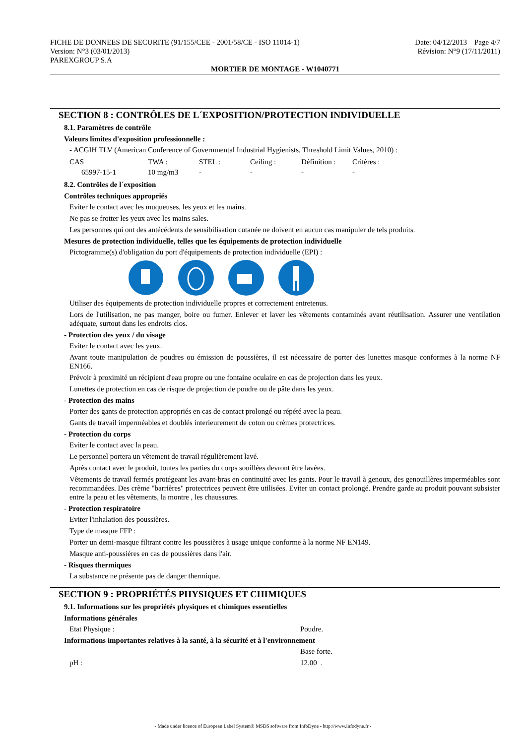Date: 04/12/2013 Page 4/7
Révision: N°9 (17/11/2011)
FICHE DE DONNEES DE SECURITE (91/155/CEE - 2001/58/CE - ISO 11014-1)
Version: N°3 (03/01/2013)
PAREXGROUP S.A
MORTIER DE MONTAGE - W1040771
SECTION 8 : CONTRÔLES DE L´EXPOSITION/PROTECTION INDIVIDUELLE
8.1. Paramètres de contrôle
Valeurs limites d'exposition professionnelle :
- ACGIH TLV (American Conference of Governmental Industrial Hygienists, Threshold Limit Values, 2010) :
| CAS | TWA : | STEL : | Ceiling : | Définition : | Critères : |
| 65997-15-1 | 10 mg/m3 | - | - | - | - |
8.2. Contrôles de l´exposition
Contrôles techniques appropriés
Eviter le contact avec les muqueuses, les yeux et les mains.
Ne pas se frotter les yeux avec les mains sales.
Les personnes qui ont des antécédents de sensibilisation cutanée ne doivent en aucun cas manipuler de tels produits.
Mesures de protection individuelle, telles que les équipements de protection individuelle
Pictogramme(s) d'obligation du port d'équipements de protection individuelle (EPI) :
Utiliser des équipements de protection individuelle propres et correctement entretenus.
Lors de l'utilisation, ne pas manger, boire ou fumer. Enlever et laver les vêtements contaminés avant réutilisation. Assurer une ventilation adéquate, surtout dans les endroits clos.
- Protection des yeux / du visage
Eviter le contact avec les yeux.
Avant toute manipulation de poudres ou émission de poussières, il est nécessaire de porter des lunettes masque conformes à la norme NF EN166.
Prévoir à proximité un récipient d'eau propre ou une fontaine oculaire en cas de projection dans les yeux.
Lunettes de protection en cas de risque de projection de poudre ou de pâte dans les yeux.
- Protection des mains
Porter des gants de protection appropriés en cas de contact prolongé ou répété avec la peau.
Gants de travail imperméables et doublés interieurement de coton ou crèmes protectrices.
- Protection du corps
Eviter le contact avec la peau.
Le personnel portera un vêtement de travail régulièrement lavé.
Après contact avec le produit, toutes les parties du corps souillées devront être lavées.
Vêtements de travail fermés protégeant les avant-bras en continuité avec les gants. Pour le travail à genoux, des genouillères imperméables sont recommandées. Des crème "barrières" protectrices peuvent être utilisées. Eviter un contact prolongé. Prendre garde au produit pouvant subsister entre la peau et les vêtements, la montre , les chaussures.
- Protection respiratoire
Eviter l'inhalation des poussières.
Type de masque FFP :
Porter un demi-masque filtrant contre les poussières à usage unique conforme à la norme NF EN149.
Masque anti-poussiéres en cas de poussières dans l'air.
- Risques thermiques
La substance ne présente pas de danger thermique.
SECTION 9 : PROPRIÉTÉS PHYSIQUES ET CHIMIQUES
9.1. Informations sur les propriétés physiques et chimiques essentielles
Informations générales
Etat Physique : Poudre.
Informations importantes relatives à la santé, à la sécurité et à l'environnement
Base forte.
pH : 12.00 .
- Made under licence of European Label System® MSDS software from InfoDyne - http://www.infodyne.fr -